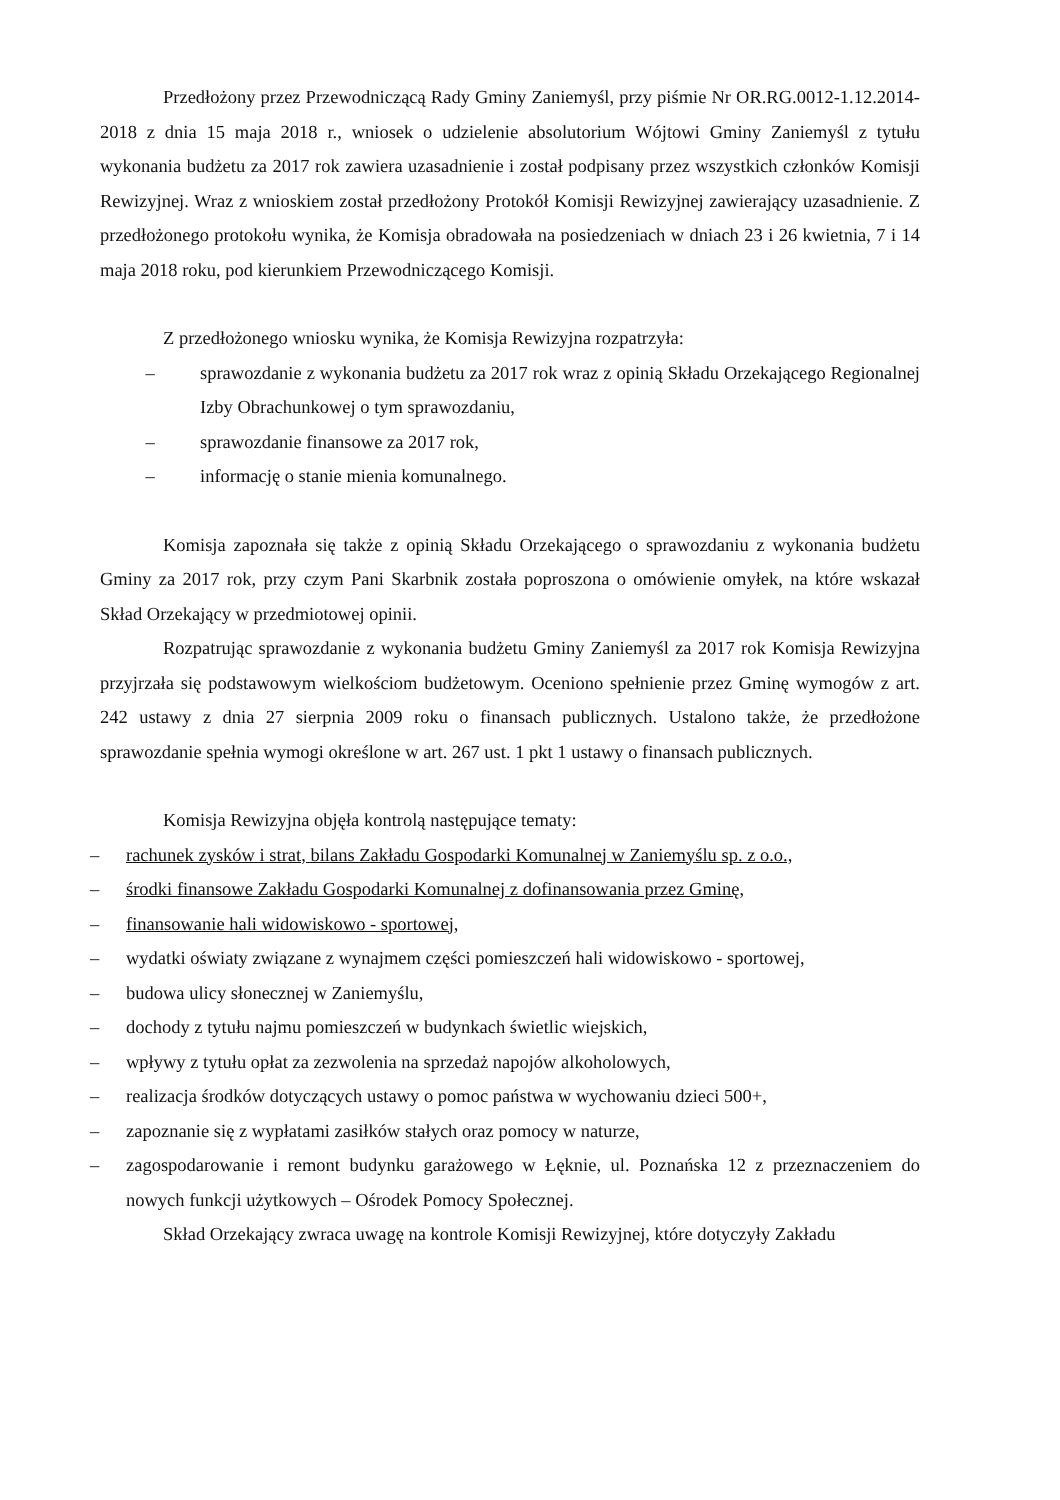Przedłożony przez Przewodniczącą Rady Gminy Zaniemyśl, przy piśmie Nr OR.RG.0012-1.12.2014-2018 z dnia 15 maja 2018 r., wniosek o udzielenie absolutorium Wójtowi Gminy Zaniemyśl z tytułu wykonania budżetu za 2017 rok zawiera uzasadnienie i został podpisany przez wszystkich członków Komisji Rewizyjnej. Wraz z wnioskiem został przedłożony Protokół Komisji Rewizyjnej zawierający uzasadnienie. Z przedłożonego protokołu wynika, że Komisja obradowała na posiedzeniach w dniach 23 i 26 kwietnia, 7 i 14 maja 2018 roku, pod kierunkiem Przewodniczącego Komisji.
Z przedłożonego wniosku wynika, że Komisja Rewizyjna rozpatrzyła:
– sprawozdanie z wykonania budżetu za 2017 rok wraz z opinią Składu Orzekającego Regionalnej Izby Obrachunkowej o tym sprawozdaniu,
– sprawozdanie finansowe za 2017 rok,
– informację o stanie mienia komunalnego.
Komisja zapoznała się także z opinią Składu Orzekającego o sprawozdaniu z wykonania budżetu Gminy za 2017 rok, przy czym Pani Skarbnik została poproszona o omówienie omyłek, na które wskazał Skład Orzekający w przedmiotowej opinii.
Rozpatrując sprawozdanie z wykonania budżetu Gminy Zaniemyśl za 2017 rok Komisja Rewizyjna przyjrzała się podstawowym wielkościom budżetowym. Oceniono spełnienie przez Gminę wymogów z art. 242 ustawy z dnia 27 sierpnia 2009 roku o finansach publicznych. Ustalono także, że przedłożone sprawozdanie spełnia wymogi określone w art. 267 ust. 1 pkt 1 ustawy o finansach publicznych.
Komisja Rewizyjna objęła kontrolą następujące tematy:
– rachunek zysków i strat, bilans Zakładu Gospodarki Komunalnej w Zaniemyślu sp. z o.o.,
– środki finansowe Zakładu Gospodarki Komunalnej z dofinansowania przez Gminę,
– finansowanie hali widowiskowo - sportowej,
– wydatki oświaty związane z wynajmem części pomieszczeń hali widowiskowo - sportowej,
– budowa ulicy słonecznej w Zaniemyślu,
– dochody z tytułu najmu pomieszczeń w budynkach świetlic wiejskich,
– wpływy z tytułu opłat za zezwolenia na sprzedaż napojów alkoholowych,
– realizacja środków dotyczących ustawy o pomoc państwa w wychowaniu dzieci 500+,
– zapoznanie się z wypłatami zasiłków stałych oraz pomocy w naturze,
– zagospodarowanie i remont budynku garażowego w Łęknie, ul. Poznańska 12 z przeznaczeniem do nowych funkcji użytkowych – Ośrodek Pomocy Społecznej.
Skład Orzekający zwraca uwagę na kontrole Komisji Rewizyjnej, które dotyczyły Zakładu